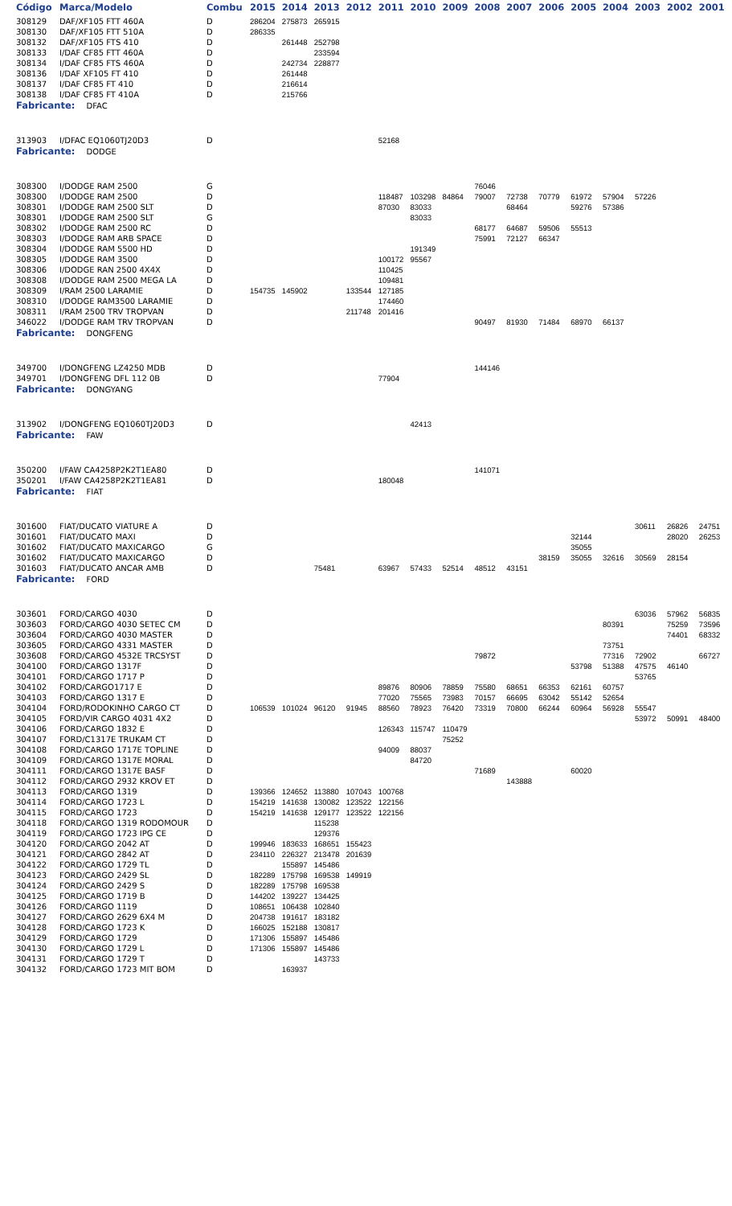| Código | Marca/Modelo | Combu | 2015 | 2014 | 2013 | 2012 | 2011 | 2010 | 2009 | 2008 | 2007 | 2006 | 2005 | 2004 | 2003 | 2002 | 2001 |
| --- | --- | --- | --- | --- | --- | --- | --- | --- | --- | --- | --- | --- | --- | --- | --- | --- | --- |
| 308129 | DAF/XF105 FTT 460A | D | 286204 | 275873 | 265915 | | | | | | | | | | | | |
| 308130 | DAF/XF105 FTT 510A | D | 286335 | | | | | | | | | | | | | | |
| 308132 | DAF/XF105 FTS 410 | D | | 261448 | 252798 | | | | | | | | | | | | |
| 308133 | I/DAF CF85 FTT 460A | D | | | 233594 | | | | | | | | | | | | |
| 308134 | I/DAF CF85 FTS 460A | D | | 242734 | 228877 | | | | | | | | | | | | |
| 308136 | I/DAF XF105 FT 410 | D | | 261448 | | | | | | | | | | | | | |
| 308137 | I/DAF CF85 FT 410 | D | | 216614 | | | | | | | | | | | | | |
| 308138 | I/DAF CF85 FT 410A | D | | 215766 | | | | | | | | | | | | | |
| Fabricante: DFAC | | | | | | | | | | | | | | | | | |
| 313903 | I/DFAC EQ1060TJ20D3 | D | | | | | 52168 | | | | | | | | | | |
| Fabricante: DODGE | | | | | | | | | | | | | | | | | |
| 308300 | I/DODGE RAM 2500 | G | | | | | | | | 76046 | | | | | | | |
| 308300 | I/DODGE RAM 2500 | D | | | | | 118487 | 103298 | 84864 | 79007 | 72738 | 70779 | 61972 | 57904 | 57226 | | |
| 308301 | I/DODGE RAM 2500 SLT | D | | | | | 87030 | 83033 | | | 68464 | | 59276 | 57386 | | | |
| 308301 | I/DODGE RAM 2500 SLT | G | | | | | | 83033 | | | | | | | | | |
| 308302 | I/DODGE RAM 2500 RC | D | | | | | | | | 68177 | 64687 | 59506 | 55513 | | | | |
| 308303 | I/DODGE RAM ARB SPACE | D | | | | | | | | 75991 | 72127 | 66347 | | | | | |
| 308304 | I/DODGE RAM 5500 HD | D | | | | | | 191349 | | | | | | | | | |
| 308305 | I/DODGE RAM 3500 | D | | | | | 100172 | 95567 | | | | | | | | | |
| 308306 | I/DODGE RAN 2500 4X4X | D | | | | | 110425 | | | | | | | | | | |
| 308308 | I/DODGE RAM 2500 MEGA LA | D | | | | | 109481 | | | | | | | | | | |
| 308309 | I/RAM 2500 LARAMIE | D | 154735 | 145902 | | 133544 | 127185 | | | | | | | | | | |
| 308310 | I/DODGE RAM3500 LARAMIE | D | | | | | 174460 | | | | | | | | | | |
| 308311 | I/RAM 2500 TRV TROPVAN | D | | | | 211748 | 201416 | | | | | | | | | | |
| 346022 | I/DODGE RAM TRV TROPVAN | D | | | | | | | | 90497 | 81930 | 71484 | 68970 | 66137 | | | |
| Fabricante: DONGFENG | | | | | | | | | | | | | | | | | |
| 349700 | I/DONGFENG LZ4250 MDB | D | | | | | | | | 144146 | | | | | | | |
| 349701 | I/DONGFENG DFL 112 0B | D | | | | | 77904 | | | | | | | | | | |
| Fabricante: DONGYANG | | | | | | | | | | | | | | | | | |
| 313902 | I/DONGFENG EQ1060TJ20D3 | D | | | | | | 42413 | | | | | | | | | |
| Fabricante: FAW | | | | | | | | | | | | | | | | | |
| 350200 | I/FAW CA4258P2K2T1EA80 | D | | | | | | | | 141071 | | | | | | | |
| 350201 | I/FAW CA4258P2K2T1EA81 | D | | | | | 180048 | | | | | | | | | | |
| Fabricante: FIAT | | | | | | | | | | | | | | | | | |
| 301600 | FIAT/DUCATO VIATURE A | D | | | | | | | | | | | | | 30611 | 26826 | 24751 |
| 301601 | FIAT/DUCATO MAXI | D | | | | | | | | | | | 32144 | | | 28020 | 26253 |
| 301602 | FIAT/DUCATO MAXICARGO | G | | | | | | | | | | | 35055 | | | | |
| 301602 | FIAT/DUCATO MAXICARGO | D | | | | | | | | | | 38159 | 35055 | 32616 | 30569 | 28154 | |
| 301603 | FIAT/DUCATO ANCAR AMB | D | | | 75481 | | 63967 | 57433 | 52514 | 48512 | 43151 | | | | | | |
| Fabricante: FORD | | | | | | | | | | | | | | | | | |
| 303601 | FORD/CARGO 4030 | D | | | | | | | | | | | | | 63036 | 57962 | 56835 |
| 303603 | FORD/CARGO 4030 SETEC CM | D | | | | | | | | | | | | 80391 | | 75259 | 73596 |
| 303604 | FORD/CARGO 4030 MASTER | D | | | | | | | | | | | | | | 74401 | 68332 |
| 303605 | FORD/CARGO 4331 MASTER | D | | | | | | | | | | | | 73751 | | | |
| 303608 | FORD/CARGO 4532E TRCSYST | D | | | | | | | | 79872 | | | | 77316 | 72902 | | 66727 |
| 304100 | FORD/CARGO 1317F | D | | | | | | | | | | | 53798 | 51388 | 47575 | 46140 | |
| 304101 | FORD/CARGO 1717 P | D | | | | | | | | | | | | | 53765 | | |
| 304102 | FORD/CARGO1717 E | D | | | | | 89876 | 80906 | 78859 | 75580 | 68651 | 66353 | 62161 | 60757 | | | |
| 304103 | FORD/CARGO 1317 E | D | | | | | 77020 | 75565 | 73983 | 70157 | 66695 | 63042 | 55142 | 52654 | | | |
| 304104 | FORD/RODOKINHO CARGO CT | D | 106539 | 101024 | 96120 | 91945 | 88560 | 78923 | 76420 | 73319 | 70800 | 66244 | 60964 | 56928 | 55547 | | |
| 304105 | FORD/VIR CARGO 4031 4X2 | D | | | | | | | | | | | | | 53972 | 50991 | 48400 |
| 304106 | FORD/CARGO 1832 E | D | | | | | 126343 | 115747 | 110479 | | | | | | | | |
| 304107 | FORD/C1317E TRUKAM CT | D | | | | | | | 75252 | | | | | | | | |
| 304108 | FORD/CARGO 1717E TOPLINE | D | | | | | 94009 | 88037 | | | | | | | | | |
| 304109 | FORD/CARGO 1317E MORAL | D | | | | | | 84720 | | | | | | | | | |
| 304111 | FORD/CARGO 1317E BASF | D | | | | | | | | 71689 | | | 60020 | | | | |
| 304112 | FORD/CARGO 2932 KROV ET | D | | | | | | | | | 143888 | | | | | | |
| 304113 | FORD/CARGO 1319 | D | 139366 | 124652 | 113880 | 107043 | 100768 | | | | | | | | | | |
| 304114 | FORD/CARGO 1723 L | D | 154219 | 141638 | 130082 | 123522 | 122156 | | | | | | | | | | |
| 304115 | FORD/CARGO 1723 | D | 154219 | 141638 | 129177 | 123522 | 122156 | | | | | | | | | | |
| 304118 | FORD/CARGO 1319 RODOMOUR | D | | | 115238 | | | | | | | | | | | | |
| 304119 | FORD/CARGO 1723 IPG CE | D | | | 129376 | | | | | | | | | | | | |
| 304120 | FORD/CARGO 2042 AT | D | 199946 | 183633 | 168651 | 155423 | | | | | | | | | | | |
| 304121 | FORD/CARGO 2842 AT | D | 234110 | 226327 | 213478 | 201639 | | | | | | | | | | | |
| 304122 | FORD/CARGO 1729 TL | D | | 155897 | 145486 | | | | | | | | | | | | |
| 304123 | FORD/CARGO 2429 SL | D | 182289 | 175798 | 169538 | 149919 | | | | | | | | | | | |
| 304124 | FORD/CARGO 2429 S | D | 182289 | 175798 | 169538 | | | | | | | | | | | | |
| 304125 | FORD/CARGO 1719 B | D | 144202 | 139227 | 134425 | | | | | | | | | | | | |
| 304126 | FORD/CARGO 1119 | D | 108651 | 106438 | 102840 | | | | | | | | | | | | |
| 304127 | FORD/CARGO 2629 6X4 M | D | 204738 | 191617 | 183182 | | | | | | | | | | | | |
| 304128 | FORD/CARGO 1723 K | D | 166025 | 152188 | 130817 | | | | | | | | | | | | |
| 304129 | FORD/CARGO 1729 | D | 171306 | 155897 | 145486 | | | | | | | | | | | | |
| 304130 | FORD/CARGO 1729 L | D | 171306 | 155897 | 145486 | | | | | | | | | | | | |
| 304131 | FORD/CARGO 1729 T | D | | | 143733 | | | | | | | | | | | | |
| 304132 | FORD/CARGO 1723 MIT BOM | D | | 163937 | | | | | | | | | | | | | |